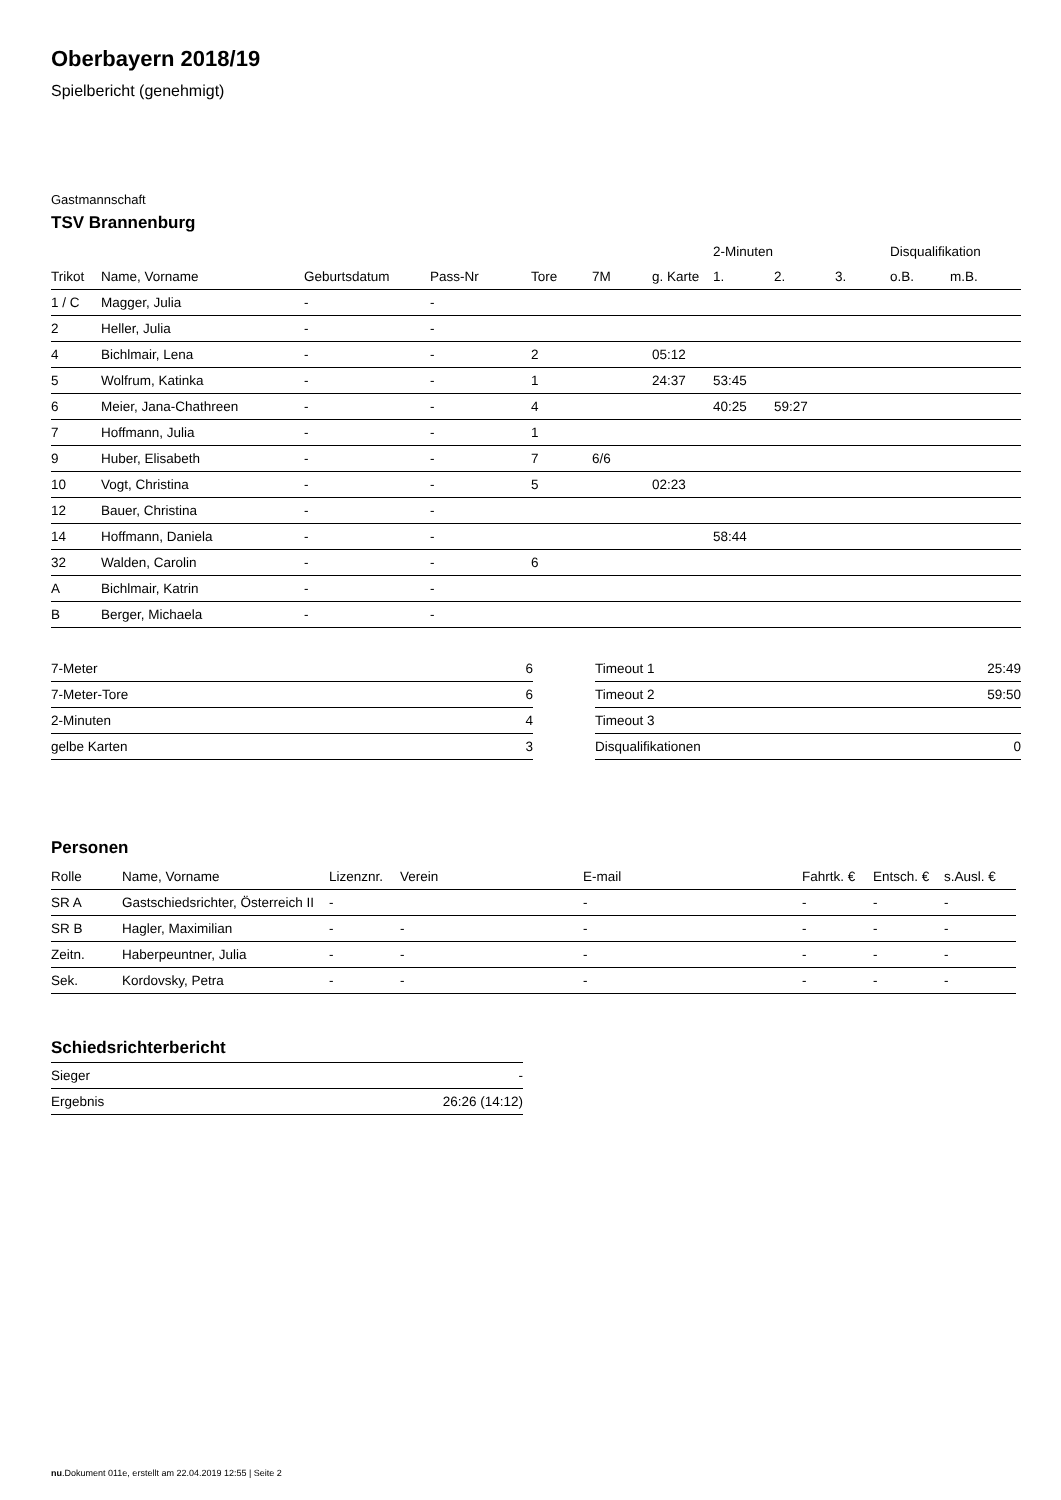Oberbayern 2018/19
Spielbericht (genehmigt)
Gastmannschaft
TSV Brannenburg
| | | | | | | | 2-Minuten | | | Disqualifikation | |
| --- | --- | --- | --- | --- | --- | --- | --- | --- | --- | --- | --- |
| Trikot | Name, Vorname | Geburtsdatum | Pass-Nr | Tore | 7M | g. Karte | 1. | 2. | 3. | o.B. | m.B. |
| 1 / C | Magger, Julia | - | - | | | | | | | | |
| 2 | Heller, Julia | - | - | | | | | | | | |
| 4 | Bichlmair, Lena | - | - | 2 | | 05:12 | | | | | |
| 5 | Wolfrum, Katinka | - | - | 1 | | 24:37 | 53:45 | | | | |
| 6 | Meier, Jana-Chathreen | - | - | 4 | | | 40:25 | 59:27 | | | |
| 7 | Hoffmann, Julia | - | - | 1 | | | | | | | |
| 9 | Huber, Elisabeth | - | - | 7 | 6/6 | | | | | | |
| 10 | Vogt, Christina | - | - | 5 | | 02:23 | | | | | |
| 12 | Bauer, Christina | - | - | | | | | | | | |
| 14 | Hoffmann, Daniela | - | - | | | | 58:44 | | | | |
| 32 | Walden, Carolin | - | - | 6 | | | | | | | |
| A | Bichlmair, Katrin | - | - | | | | | | | | |
| B | Berger, Michaela | - | - | | | | | | | | |
| 7-Meter | 6 |
| 7-Meter-Tore | 6 |
| 2-Minuten | 4 |
| gelbe Karten | 3 |
| Timeout 1 | 25:49 |
| Timeout 2 | 59:50 |
| Timeout 3 | |
| Disqualifikationen | 0 |
Personen
| Rolle | Name, Vorname | Lizenznr. | Verein | E-mail | Fahrtk. € | Entsch. € | s.Ausl. € |
| --- | --- | --- | --- | --- | --- | --- | --- |
| SR A | Gastschiedsrichter, Österreich II | - | | - | - | - | - |
| SR B | Hagler, Maximilian | - | - | - | - | - | - |
| Zeitn. | Haberpeuntner, Julia | - | - | - | - | - | - |
| Sek. | Kordovsky, Petra | - | - | - | - | - | - |
Schiedsrichterbericht
| Sieger | - |
| Ergebnis | 26:26 (14:12) |
nu.Dokument 011e, erstellt am 22.04.2019 12:55 | Seite 2